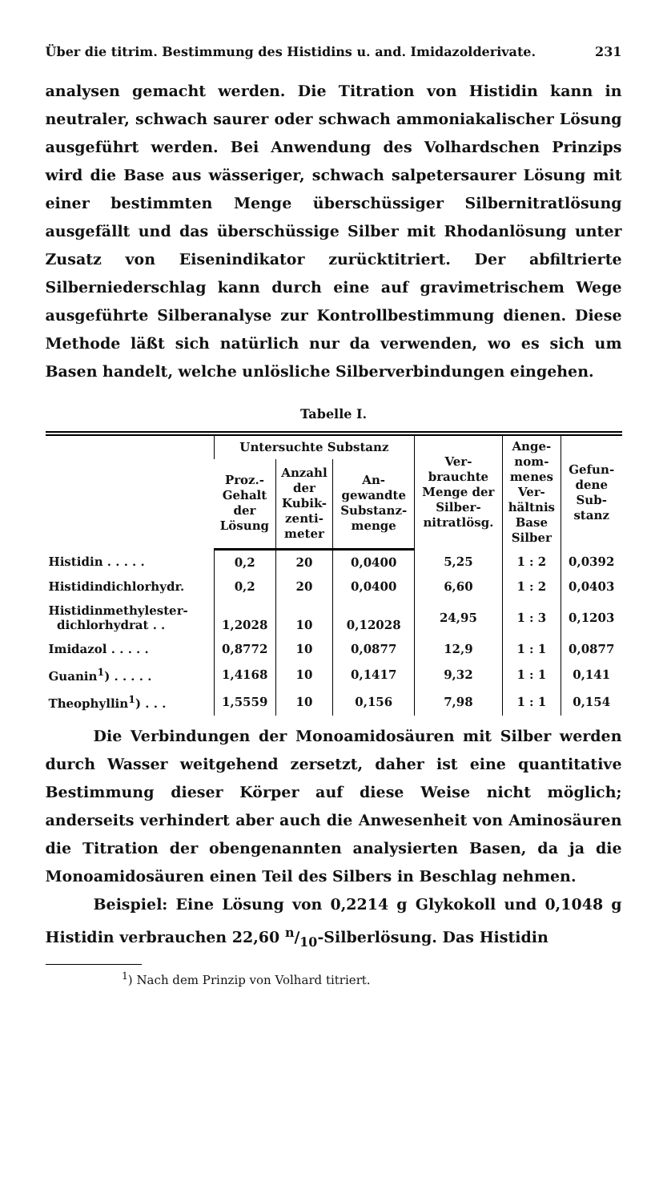Über die titrim. Bestimmung des Histidins u. and. Imidazolderivate. 231
analysen gemacht werden. Die Titration von Histidin kann in neutraler, schwach saurer oder schwach ammoniakalischer Lösung ausgeführt werden. Bei Anwendung des Volhardschen Prinzips wird die Base aus wässeriger, schwach salpetersaurer Lösung mit einer bestimmten Menge überschüssiger Silbernitratlösung ausgefällt und das überschüssige Silber mit Rhodanlösung unter Zusatz von Eisenindikator zurücktitriert. Der abfiltrierte Silberniederschlag kann durch eine auf gravimetrischem Wege ausgeführte Silberanalyse zur Kontrollbestimmung dienen. Diese Methode läßt sich natürlich nur da verwenden, wo es sich um Basen handelt, welche unlösliche Silberverbindungen eingehen.
Tabelle I.
| | Untersuchte Substanz | | | Ver- brauchte Menge der Silber- nitratlösg. | Ange- nom- menes Ver- hältnis Base Silber | Gefun- dene Sub- stanz |
| --- | --- | --- | --- | --- | --- | --- |
| | Proz.- Gehalt der Lösung | Anzahl der Kubik- zenti- meter | An- gewandte Substanz- menge | | | |
| Histidin . . . . . | 0,2 | 20 | 0,0400 | 5,25 | 1 : 2 | 0,0392 |
| Histidindichlorhydr. | 0,2 | 20 | 0,0400 | 6,60 | 1 : 2 | 0,0403 |
| Histidinmethylester- dichlorhydrat . . | 1,2028 | 10 | 0,12028 | 24,95 | 1 : 3 | 0,1203 |
| Imidazol . . . . . | 0,8772 | 10 | 0,0877 | 12,9 | 1 : 1 | 0,0877 |
| Guanin<sup>1</sup>) . . . . . | 1,4168 | 10 | 0,1417 | 9,32 | 1 : 1 | 0,141 |
| Theophyllin<sup>1</sup>) . . . | 1,5559 | 10 | 0,156 | 7,98 | 1 : 1 | 0,154 |
Die Verbindungen der Monoamidosäuren mit Silber werden durch Wasser weitgehend zersetzt, daher ist eine quantitative Bestimmung dieser Körper auf diese Weise nicht möglich; anderseits verhindert aber auch die Anwesenheit von Aminosäuren die Titration der obengenannten analysierten Basen, da ja die Monoamidosäuren einen Teil des Silbers in Beschlag nehmen.
Beispiel: Eine Lösung von 0,2214 g Glykokoll und 0,1048 g Histidin verbrauchen 22,60 n/10-Silberlösung. Das Histidin
<sup>1</sup>) Nach dem Prinzip von Volhard titriert.